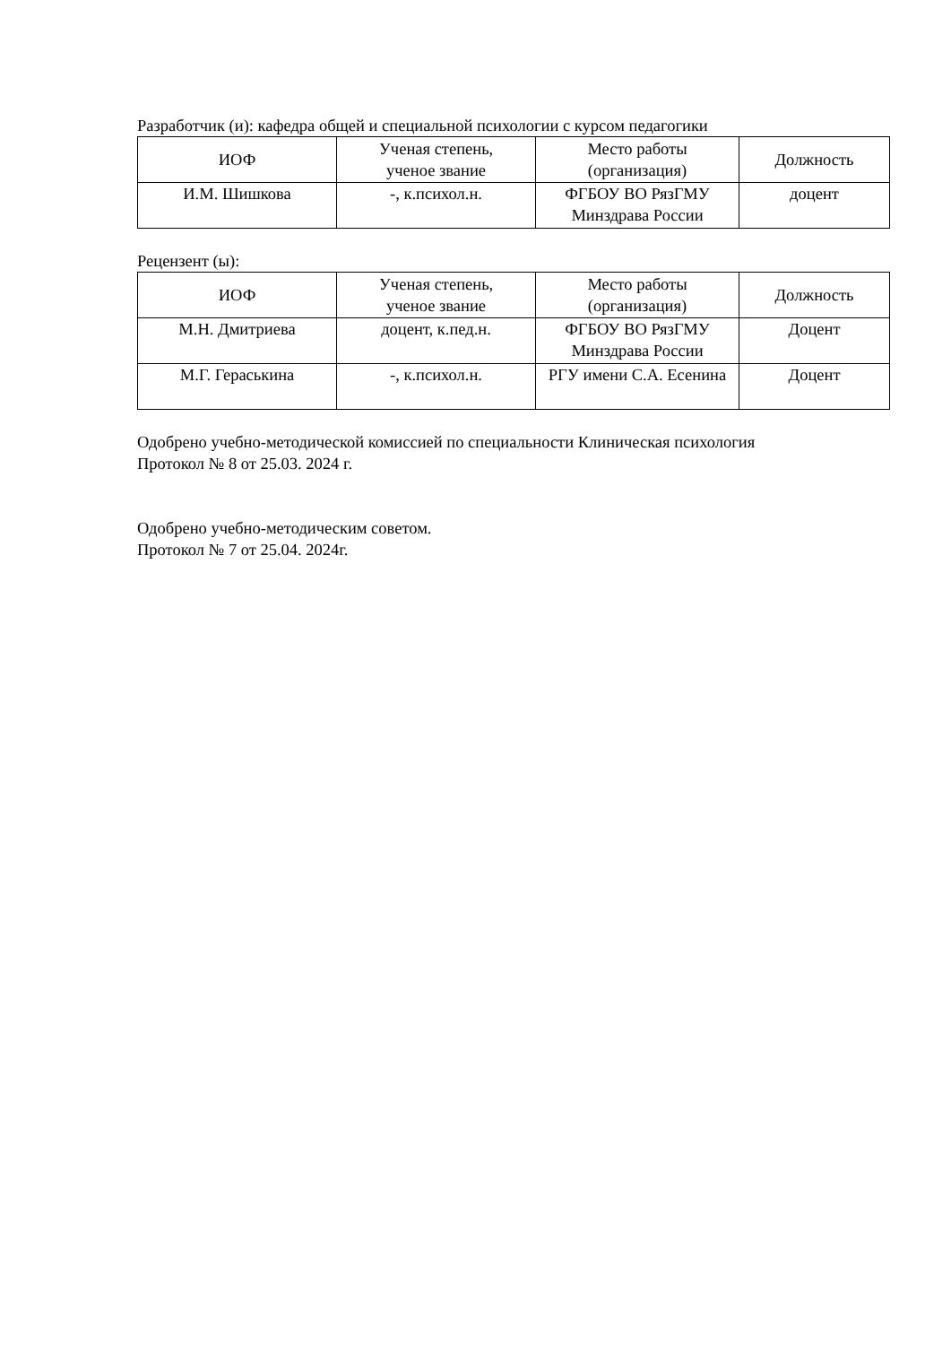Разработчик (и): кафедра общей и специальной психологии с курсом педагогики
| ИОФ | Ученая степень, ученое звание | Место работы (организация) | Должность |
| --- | --- | --- | --- |
| И.М. Шишкова | -, к.психол.н. | ФГБОУ ВО РязГМУ Минздрава России | доцент |
Рецензент (ы):
| ИОФ | Ученая степень, ученое звание | Место работы (организация) | Должность |
| --- | --- | --- | --- |
| М.Н. Дмитриева | доцент, к.пед.н. | ФГБОУ ВО РязГМУ Минздрава России | Доцент |
| М.Г. Гераськина | -, к.психол.н. | РГУ имени С.А. Есенина | Доцент |
Одобрено учебно-методической комиссией по специальности Клиническая психология
Протокол № 8 от 25.03. 2024 г.
Одобрено учебно-методическим советом.
Протокол № 7 от 25.04. 2024г.